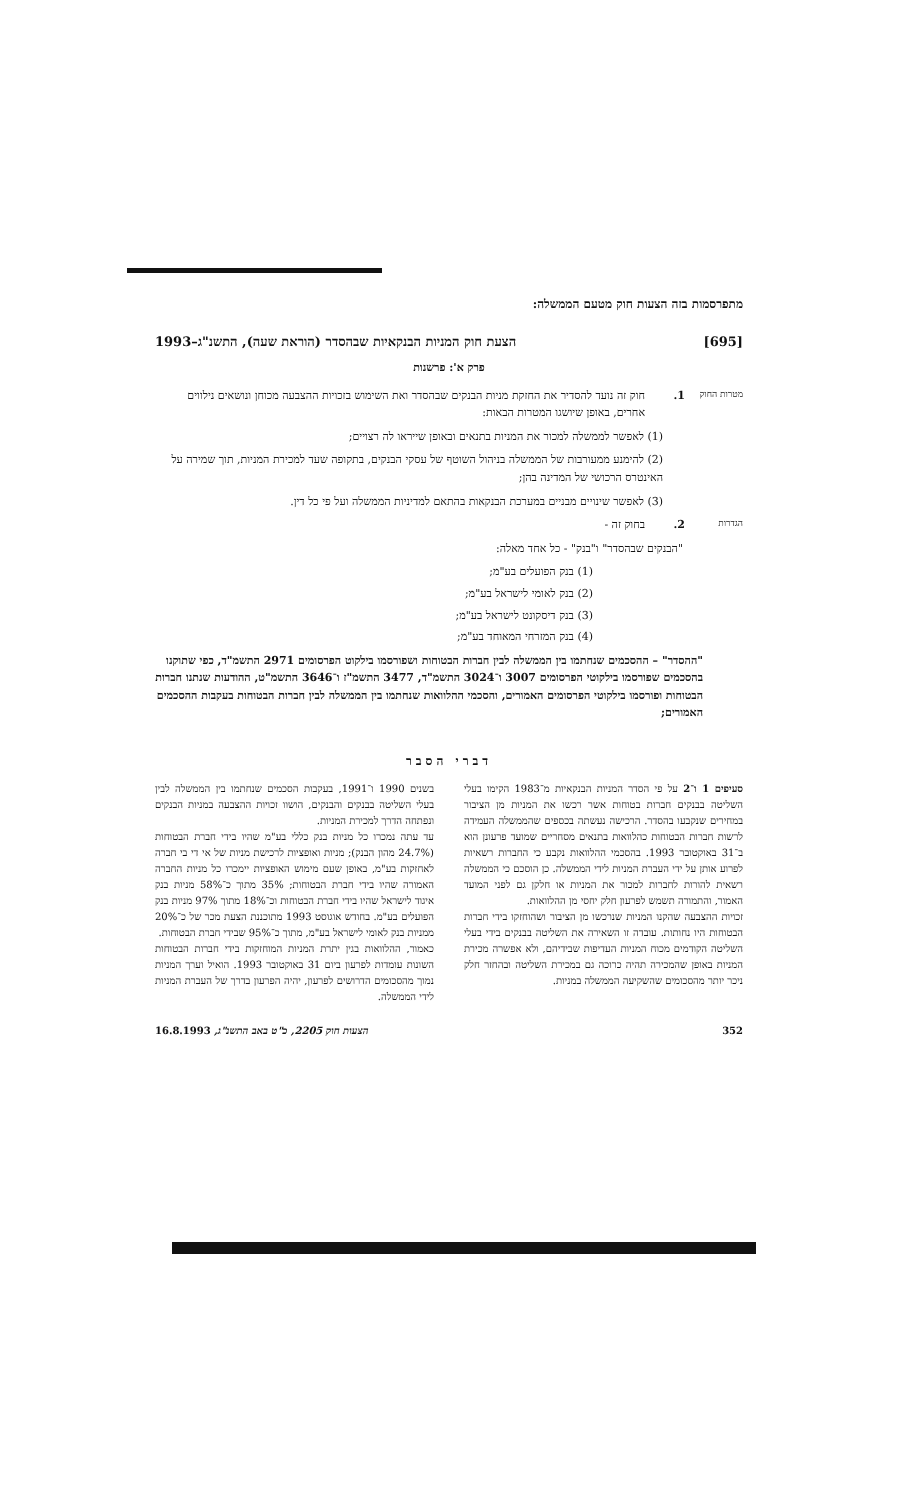מתפרסמות בזה הצעות חוק מטעם הממשלה:
[695] הצעת חוק המניות הבנקאיות שבהסדר (הוראת שעה), התשנ"ג–1993
פרק א': פרשנות
מטרות החוק
1. חוק זה נועד להסדיר את החזקת מניות הבנקים שבהסדר ואת השימוש בזכויות ההצבעה מכוחן ונושאים נילווים אחרים, באופן שיושגו המטרות הבאות:
(1) לאפשר לממשלה למכור את המניות בתנאים ובאופן שייראו לה רצויים;
(2) להימנע ממעורבות של הממשלה בניהול השוטף של עסקי הבנקים, בתקופה שעד למכירת המניות, תוך שמירה על האינטרס הרכושי של המדינה בהן;
(3) לאפשר שינויים מבניים במערכת הבנקאות בהתאם למדיניות הממשלה ועל פי כל דין.
הגדרות
2. בחוק זה -
"הבנקים שבהסדר" ו"בנק" - כל אחד מאלה:
(1) בנק הפועלים בע"מ;
(2) בנק לאומי לישראל בע"מ;
(3) בנק דיסקונט לישראל בע"מ;
(4) בנק המזרחי המאוחד בע"מ;
"ההסדר" – ההסכמים שנחתמו בין הממשלה לבין חברות הבטוחות ושפורסמו בילקוט הפרסומים 2971 התשמ"ד, כפי שתוקנו בהסכמים שפורסמו בילקוטי הפרסומים 3007 ו־3024 התשמ"ד, 3477 התשמ"ז ו־3646 התשמ"ט, ההודעות שנתנו חברות הבטוחות ופורסמו בילקוטי הפרסומים האמורים, והסכמי ההלוואות שנחתמו בין הממשלה לבין חברות הבטוחות בעקבות ההסכמים האמורים;
דברי הסבר
סעיפים 1 ו־2 על פי הסדר המניות הבנקאיות מ־1983 הקימו בעלי השליטה בבנקים חברות בטוחות אשר רכשו את המניות מן הציבור במחירים שנקבעו בהסדר. הרכישה נעשתה בכספים שהממשלה העמידה לרשות חברות הבטוחות כהלוואות בתנאים מסחריים שמועד פרעונן הוא ב־31 באוקטובר 1993. בהסכמי ההלוואות נקבע כי החברות רשאיות לפרוע אותן על ידי העברת המניות לידי הממשלה. כן הוסכם כי הממשלה רשאית להורות לחברות למכור את המניות או חלקן גם לפני המועד האמור, והתמורה תשמש לפרעון חלק יחסי מן ההלוואות.
זכויות ההצבעה שהקנו המניות שנרכשו מן הציבור ושהוחזקו בידי חברות הבטוחות היו נחותות. עובדה זו השאירה את השליטה בבנקים בידי בעלי השליטה הקודמים מכוח המניות העדיפות שבידיהם, ולא אפשרה מכירת המניות באופן שהמכירה תהיה כרוכה גם במכירת השליטה ובהחזר חלק ניכר יותר מהסכומים שהשקיעה הממשלה במניות.
בשנים 1990 ו־1991, בעקבות הסכמים שנחתמו בין הממשלה לבין בעלי השליטה בבנקים והבנקים, הושוו זכויות ההצבעה במניות הבנקים ונפתחה הדרך למכירת המניות.
עד עתה נמכרו כל מניות בנק כללי בע"מ שהיו בידי חברת הבטוחות (24.7% מהון הבנק); מניות ואופציות לרכישת מניות של אי די בי חברה לאחזקות בע"מ, באופן שעם מימוש האופציות יימכרו כל מניות החברה האמורה שהיו בידי חברת הבטוחות; 35% מתוך כ־58% מניות בנק איגוד לישראל שהיו בידי חברת הבטוחות וכ־18% מתוך 97% מניות בנק הפועלים בע"מ. בחודש אוגוסט 1993 מתוכננת הצעת מכר של כ־20% ממניות בנק לאומי לישראל בע"מ, מתוך כ־95% שבידי חברת הבטוחות.
כאמור, ההלוואות בגין יתרת המניות המוחזקות בידי חברות הבטוחות השונות עומדות לפרעון ביום 31 באוקטובר 1993. הואיל וערך המניות נמוך מהסכומים הדרושים לפרעון, יהיה הפרעון בדרך של העברת המניות לידי הממשלה.
352 הצעות חוק 2205, כ"ט באב התשנ"ג, 16.8.1993